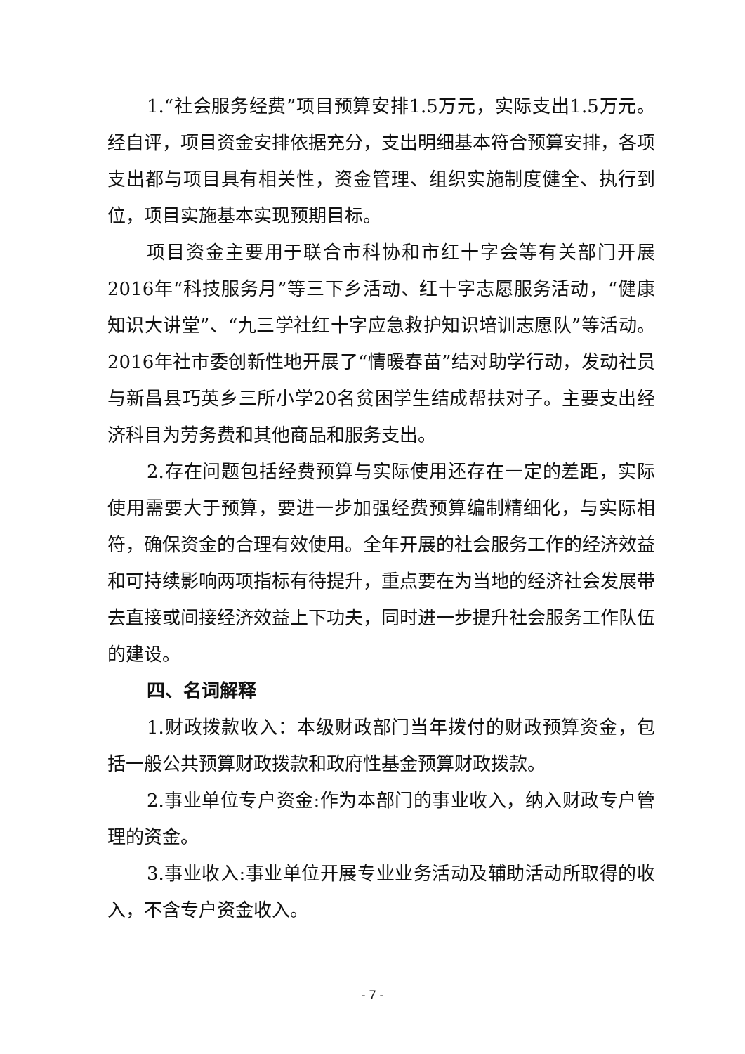1.“社会服务经费”项目预算安排1.5万元，实际支出1.5万元。经自评，项目资金安排依据充分，支出明细基本符合预算安排，各项支出都与项目具有相关性，资金管理、组织实施制度健全、执行到位，项目实施基本实现预期目标。
项目资金主要用于联合市科协和市红十字会等有关部门开展2016年“科技服务月”等三下乡活动、红十字志愿服务活动，“健康知识大讲堂”、“九三学社红十字应急救护知识培训志愿队”等活动。2016年社市委创新性地开展了“情暖春苗”结对助学行动，发动社员与新昌县巧英乡三所小学20名贫困学生结成帮扶对子。主要支出经济科目为劳务费和其他商品和服务支出。
2.存在问题包括经费预算与实际使用还存在一定的差距，实际使用需要大于预算，要进一步加强经费预算编制精细化，与实际相符，确保资金的合理有效使用。全年开展的社会服务工作的经济效益和可持续影响两项指标有待提升，重点要在为当地的经济社会发展带去直接或间接经济效益上下功夫，同时进一步提升社会服务工作队伍的建设。
四、名词解释
1.财政拨款收入：本级财政部门当年拨付的财政预算资金，包括一般公共预算财政拨款和政府性基金预算财政拨款。
2.事业单位专户资金:作为本部门的事业收入，纳入财政专户管理的资金。
3.事业收入:事业单位开展专业业务活动及辅助活动所取得的收入，不含专户资金收入。
- 7 -